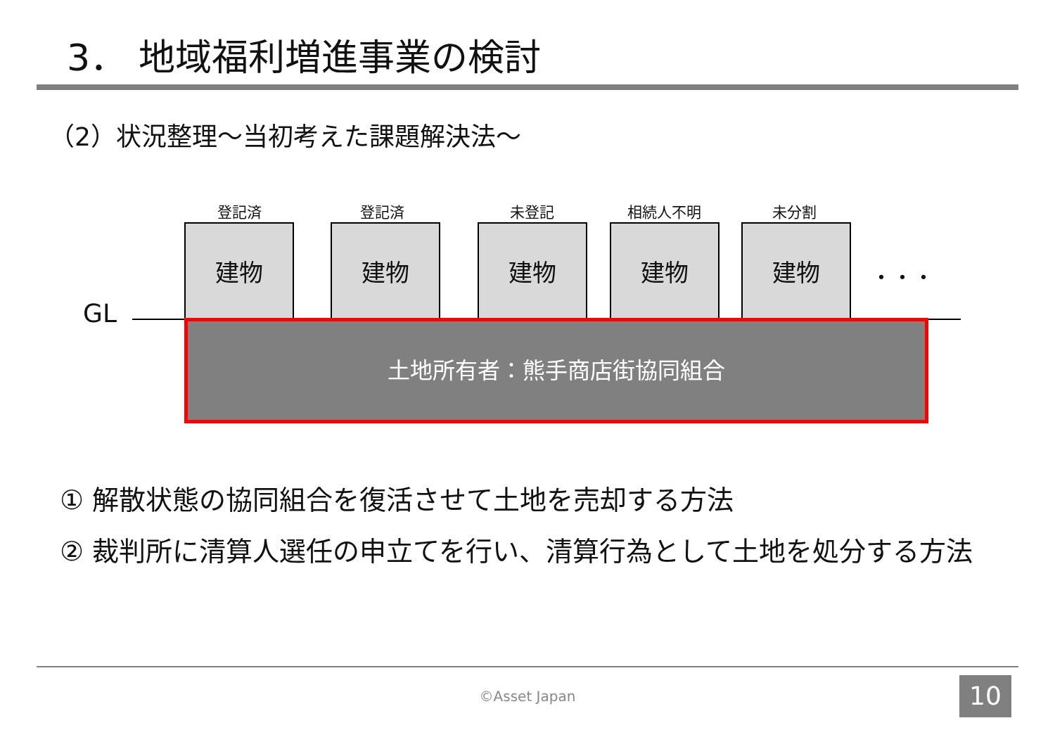3． 地域福利増進事業の検討
（2）状況整理～当初考えた課題解決法～
登記済 登記済 未登記 相続人不明 未分割
建物 建物 建物 建物 建物
・・・
GL
土地所有者：熊手商店街協同組合
① 解散状態の協同組合を復活させて土地を売却する方法
② 裁判所に清算人選任の申立てを行い、清算行為として土地を処分する方法
©Asset Japan 10